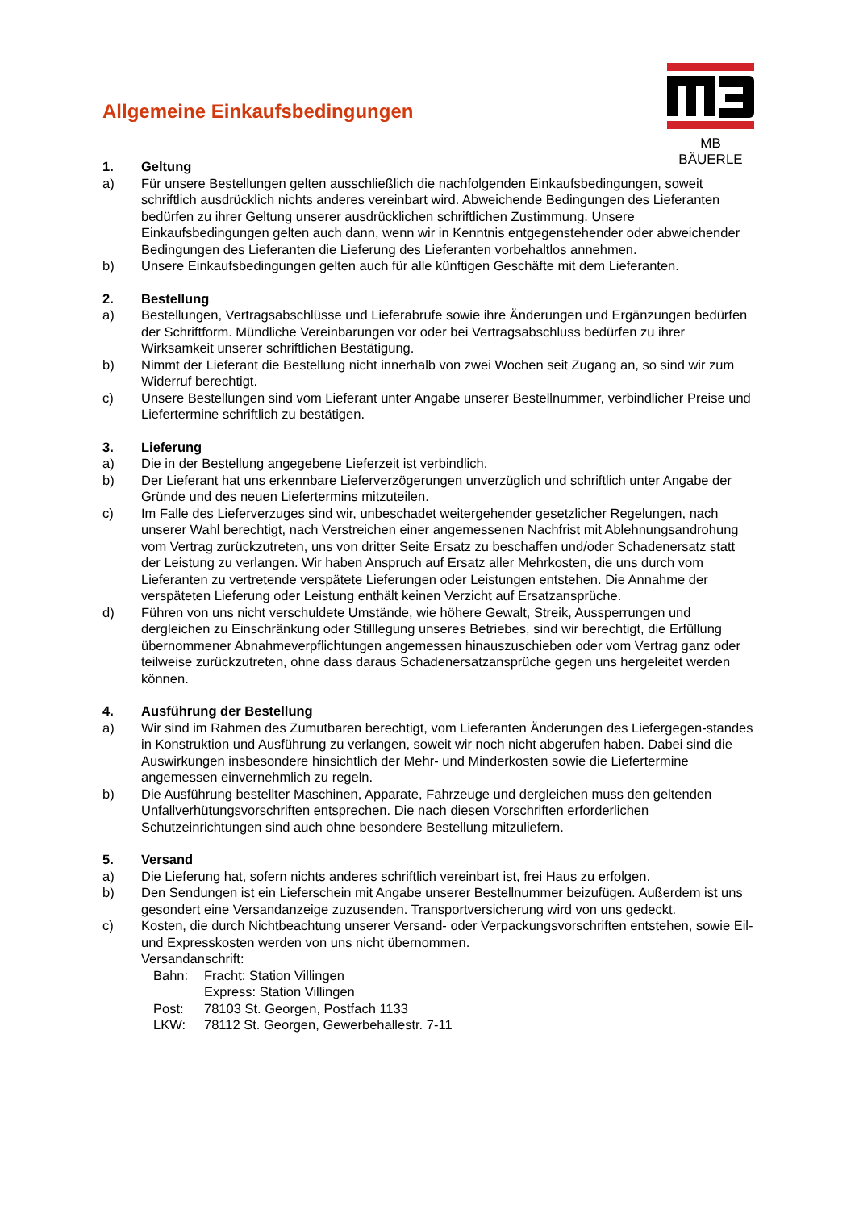Allgemeine Einkaufsbedingungen
MB BÄUERLE
1. Geltung
a) Für unsere Bestellungen gelten ausschließlich die nachfolgenden Einkaufsbedingungen, soweit schriftlich ausdrücklich nichts anderes vereinbart wird. Abweichende Bedingungen des Lieferanten bedürfen zu ihrer Geltung unserer ausdrücklichen schriftlichen Zustimmung. Unsere Einkaufsbedingungen gelten auch dann, wenn wir in Kenntnis entgegenstehender oder abweichender Bedingungen des Lieferanten die Lieferung des Lieferanten vorbehaltlos annehmen.
b) Unsere Einkaufsbedingungen gelten auch für alle künftigen Geschäfte mit dem Lieferanten.
2. Bestellung
a) Bestellungen, Vertragsabschlüsse und Lieferabrufe sowie ihre Änderungen und Ergänzungen bedürfen der Schriftform. Mündliche Vereinbarungen vor oder bei Vertragsabschluss bedürfen zu ihrer Wirksamkeit unserer schriftlichen Bestätigung.
b) Nimmt der Lieferant die Bestellung nicht innerhalb von zwei Wochen seit Zugang an, so sind wir zum Widerruf berechtigt.
c) Unsere Bestellungen sind vom Lieferant unter Angabe unserer Bestellnummer, verbindlicher Preise und Liefertermine schriftlich zu bestätigen.
3. Lieferung
a) Die in der Bestellung angegebene Lieferzeit ist verbindlich.
b) Der Lieferant hat uns erkennbare Lieferverzögerungen unverzüglich und schriftlich unter Angabe der Gründe und des neuen Liefertermins mitzuteilen.
c) Im Falle des Lieferverzuges sind wir, unbeschadet weitergehender gesetzlicher Regelungen, nach unserer Wahl berechtigt, nach Verstreichen einer angemessenen Nachfrist mit Ablehnungsandrohung vom Vertrag zurückzutreten, uns von dritter Seite Ersatz zu beschaffen und/oder Schadenersatz statt der Leistung zu verlangen. Wir haben Anspruch auf Ersatz aller Mehrkosten, die uns durch vom Lieferanten zu vertretende verspätete Lieferungen oder Leistungen entstehen. Die Annahme der verspäteten Lieferung oder Leistung enthält keinen Verzicht auf Ersatzansprüche.
d) Führen von uns nicht verschuldete Umstände, wie höhere Gewalt, Streik, Aussperrungen und dergleichen zu Einschränkung oder Stilllegung unseres Betriebes, sind wir berechtigt, die Erfüllung übernommener Abnahmeverpflichtungen angemessen hinauszuschieben oder vom Vertrag ganz oder teilweise zurückzutreten, ohne dass daraus Schadenersatzansprüche gegen uns hergeleitet werden können.
4. Ausführung der Bestellung
a) Wir sind im Rahmen des Zumutbaren berechtigt, vom Lieferanten Änderungen des Liefergegen-standes in Konstruktion und Ausführung zu verlangen, soweit wir noch nicht abgerufen haben. Dabei sind die Auswirkungen insbesondere hinsichtlich der Mehr- und Minderkosten sowie die Liefertermine angemessen einvernehmlich zu regeln.
b) Die Ausführung bestellter Maschinen, Apparate, Fahrzeuge und dergleichen muss den geltenden Unfallverhütungsvorschriften entsprechen. Die nach diesen Vorschriften erforderlichen Schutzeinrichtungen sind auch ohne besondere Bestellung mitzuliefern.
5. Versand
a) Die Lieferung hat, sofern nichts anderes schriftlich vereinbart ist, frei Haus zu erfolgen.
b) Den Sendungen ist ein Lieferschein mit Angabe unserer Bestellnummer beizufügen. Außerdem ist uns gesondert eine Versandanzeige zuzusenden. Transportversicherung wird von uns gedeckt.
c) Kosten, die durch Nichtbeachtung unserer Versand- oder Verpackungsvorschriften entstehen, sowie Eil- und Expresskosten werden von uns nicht übernommen.
Versandanschrift:
Bahn: Fracht: Station Villingen
Express: Station Villingen
Post: 78103 St. Georgen, Postfach 1133
LKW: 78112 St. Georgen, Gewerbehallestr. 7-11